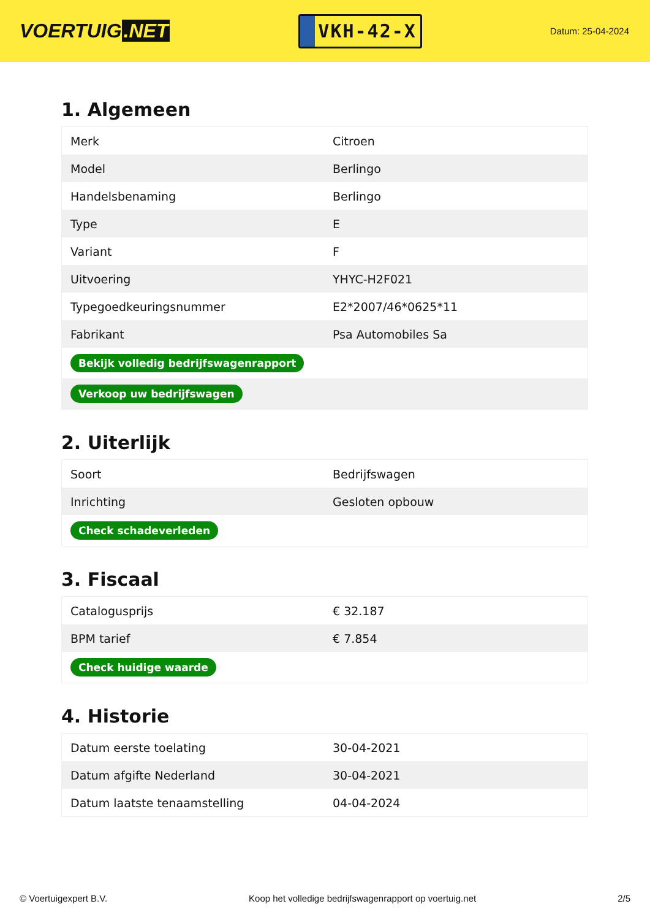VOERTUIG.NET
VKH-42-X
Datum: 25-04-2024
1. Algemeen
| Merk | Citroen |
| Model | Berlingo |
| Handelsbenaming | Berlingo |
| Type | E |
| Variant | F |
| Uitvoering | YHYC-H2F021 |
| Typegoedkeuringsnummer | E2*2007/46*0625*11 |
| Fabrikant | Psa Automobiles Sa |
| Bekijk volledig bedrijfswagenrapport | |
| Verkoop uw bedrijfswagen | |
2. Uiterlijk
| Soort | Bedrijfswagen |
| Inrichting | Gesloten opbouw |
| Check schadeverleden | |
3. Fiscaal
| Catalogusprijs | € 32.187 |
| BPM tarief | € 7.854 |
| Check huidige waarde | |
4. Historie
| Datum eerste toelating | 30-04-2021 |
| Datum afgifte Nederland | 30-04-2021 |
| Datum laatste tenaamstelling | 04-04-2024 |
© Voertuigexpert B.V. Koop het volledige bedrijfswagenrapport op voertuig.net 2/5